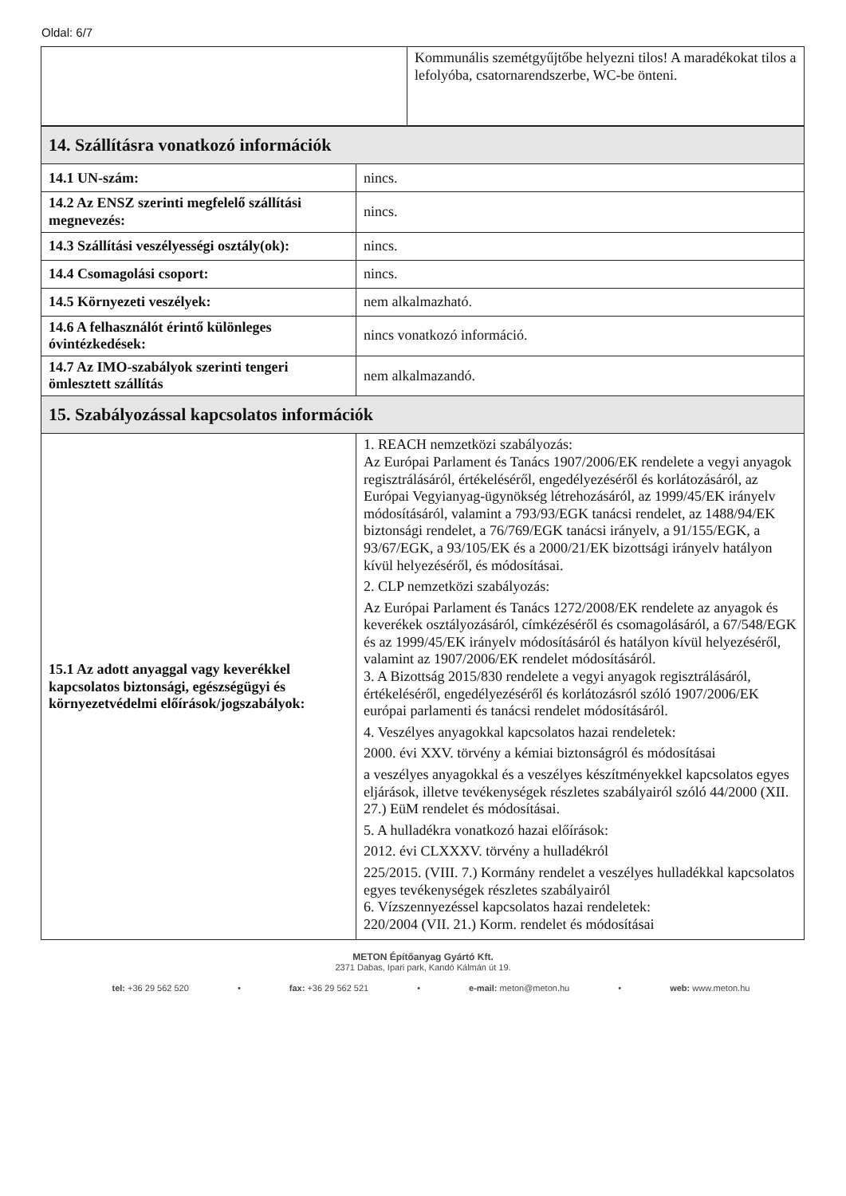Oldal: 6/7
| | Kommunális szemétgyűjtőbe helyezni tilos! A maradékokat tilos a lefolyóba, csatornarendszerbe, WC-be önteni. |
| 14. Szállításra vonatkozó információk | |
| 14.1 UN-szám: | nincs. |
| 14.2 Az ENSZ szerinti megfelelő szállítási megnevezés: | nincs. |
| 14.3 Szállítási veszélyességi osztály(ok): | nincs. |
| 14.4 Csomagolási csoport: | nincs. |
| 14.5 Környezeti veszélyek: | nem alkalmazható. |
| 14.6 A felhasználót érintő különleges óvintézkedések: | nincs vonatkozó információ. |
| 14.7 Az IMO-szabályok szerinti tengeri ömlesztett szállítás | nem alkalmazandó. |
| 15. Szabályozással kapcsolatos információk | |
| 15.1 Az adott anyaggal vagy keverékkel kapcsolatos biztonsági, egészségügyi és környezetvédelmi előírások/jogszabályok: | 1. REACH nemzetközi szabályozás: Az Európai Parlament és Tanács 1907/2006/EK rendelete a vegyi anyagok regisztrálásáról, értékeléséről, engedélyezéséről és korlátozásáról, az Európai Vegyianyag-ügynökség létrehozásáról, az 1999/45/EK irányelv módosításáról, valamint a 793/93/EGK tanácsi rendelet, az 1488/94/EK biztonsági rendelet, a 76/769/EGK tanácsi irányelv, a 91/155/EGK, a 93/67/EGK, a 93/105/EK és a 2000/21/EK bizottsági irányelv hatályon kívül helyezéséről, és módosításai. 2. CLP nemzetközi szabályozás: Az Európai Parlament és Tanács 1272/2008/EK rendelete az anyagok és keverékek osztályozásáról, címkézéséről és csomagolásáról, a 67/548/EGK és az 1999/45/EK irányelv módosításáról és hatályon kívül helyezéséről, valamint az 1907/2006/EK rendelet módosításáról. 3. A Bizottság 2015/830 rendelete a vegyi anyagok regisztrálásáról, értékeléséről, engedélyezéséről és korlátozásról szóló 1907/2006/EK európai parlamenti és tanácsi rendelet módosításáról. 4. Veszélyes anyagokkal kapcsolatos hazai rendeletek: 2000. évi XXV. törvény a kémiai biztonságról és módosításai a veszélyes anyagokkal és a veszélyes készítményekkel kapcsolatos egyes eljárások, illetve tevékenységek részletes szabályairól szóló 44/2000 (XII. 27.) EüM rendelet és módosításai. 5. A hulladékra vonatkozó hazai előírások: 2012. évi CLXXXV. törvény a hulladékról 225/2015. (VIII. 7.) Kormány rendelet a veszélyes hulladékkal kapcsolatos egyes tevékenységek részletes szabályairól 6. Vízszennyezéssel kapcsolatos hazai rendeletek: 220/2004 (VII. 21.) Korm. rendelet és módosításai |
METON Építőanyag Gyártó Kft.
2371 Dabas, Ipari park, Kandó Kálmán út 19.
tel: +36 29 562 520 • fax: +36 29 562 521 • e-mail: meton@meton.hu • web: www.meton.hu